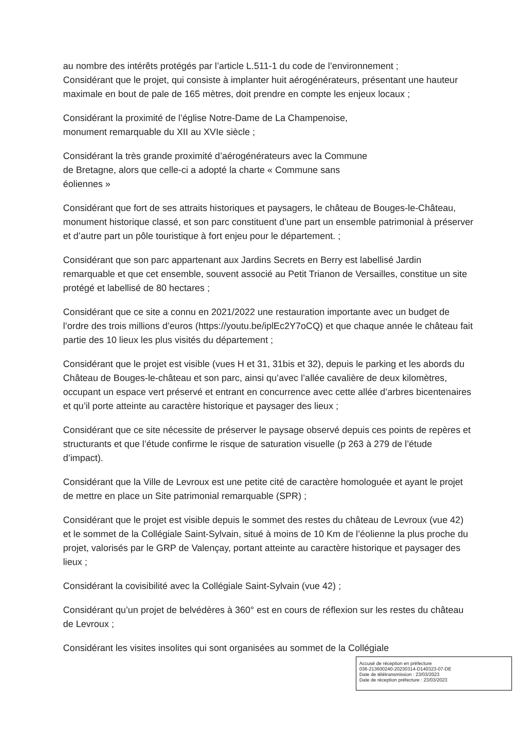au nombre des intérêts protégés par l’article L.511-1 du code de l’environnement ;
Considérant que le projet, qui consiste à implanter huit aérogénérateurs, présentant une hauteur maximale en bout de pale de 165 mètres, doit prendre en compte les enjeux locaux ;
Considérant la proximité de l’église Notre-Dame de La Champenoise,
monument remarquable du XII au XVIe siècle ;
Considérant la très grande proximité d’aérogénérateurs avec la Commune
de Bretagne, alors que celle-ci a adopté la charte « Commune sans
éoliennes »
Considérant que fort de ses attraits historiques et paysagers, le château de Bouges-le-Château, monument historique classé, et son parc constituent d’une part un ensemble patrimonial à préserver et d’autre part un pôle touristique à fort enjeu pour le département. ;
Considérant que son parc appartenant aux Jardins Secrets en Berry est labellisé Jardin remarquable et que cet ensemble, souvent associé au Petit Trianon de Versailles, constitue un site protégé et labellisé de 80 hectares ;
Considérant que ce site a connu en 2021/2022 une restauration importante avec un budget de l’ordre des trois millions d’euros (https://youtu.be/iplEc2Y7oCQ) et que chaque année le château fait partie des 10 lieux les plus visités du département ;
Considérant que le projet est visible (vues H et 31, 31bis et 32), depuis le parking et les abords du Château de Bouges-le-château et son parc, ainsi qu’avec l’allée cavalière de deux kilomètres, occupant un espace vert préservé et entrant en concurrence avec cette allée d’arbres bicentenaires et qu’il porte atteinte au caractère historique et paysager des lieux ;
Considérant que ce site nécessite de préserver le paysage observé depuis ces points de repères et structurants et que l’étude confirme le risque de saturation visuelle (p 263 à 279 de l’étude d’impact).
Considérant que la Ville de Levroux est une petite cité de caractère homologuée et ayant le projet de mettre en place un Site patrimonial remarquable (SPR) ;
Considérant que le projet est visible depuis le sommet des restes du château de Levroux (vue 42) et le sommet de la Collégiale Saint-Sylvain, situé à moins de 10 Km de l’éolienne la plus proche du projet, valorisés par le GRP de Valençay, portant atteinte au caractère historique et paysager des lieux ;
Considérant la covisibilité avec la Collégiale Saint-Sylvain (vue 42) ;
Considérant qu’un projet de belvédères à 360° est en cours de réflexion sur les restes du château de Levroux ;
Considérant les visites insolites qui sont organisées au sommet de la Collégiale
Accusé de réception en préfecture
036-213600240-20230314-D140323-07-DE
Date de télétransmission : 23/03/2023
Date de réception préfecture : 23/03/2023